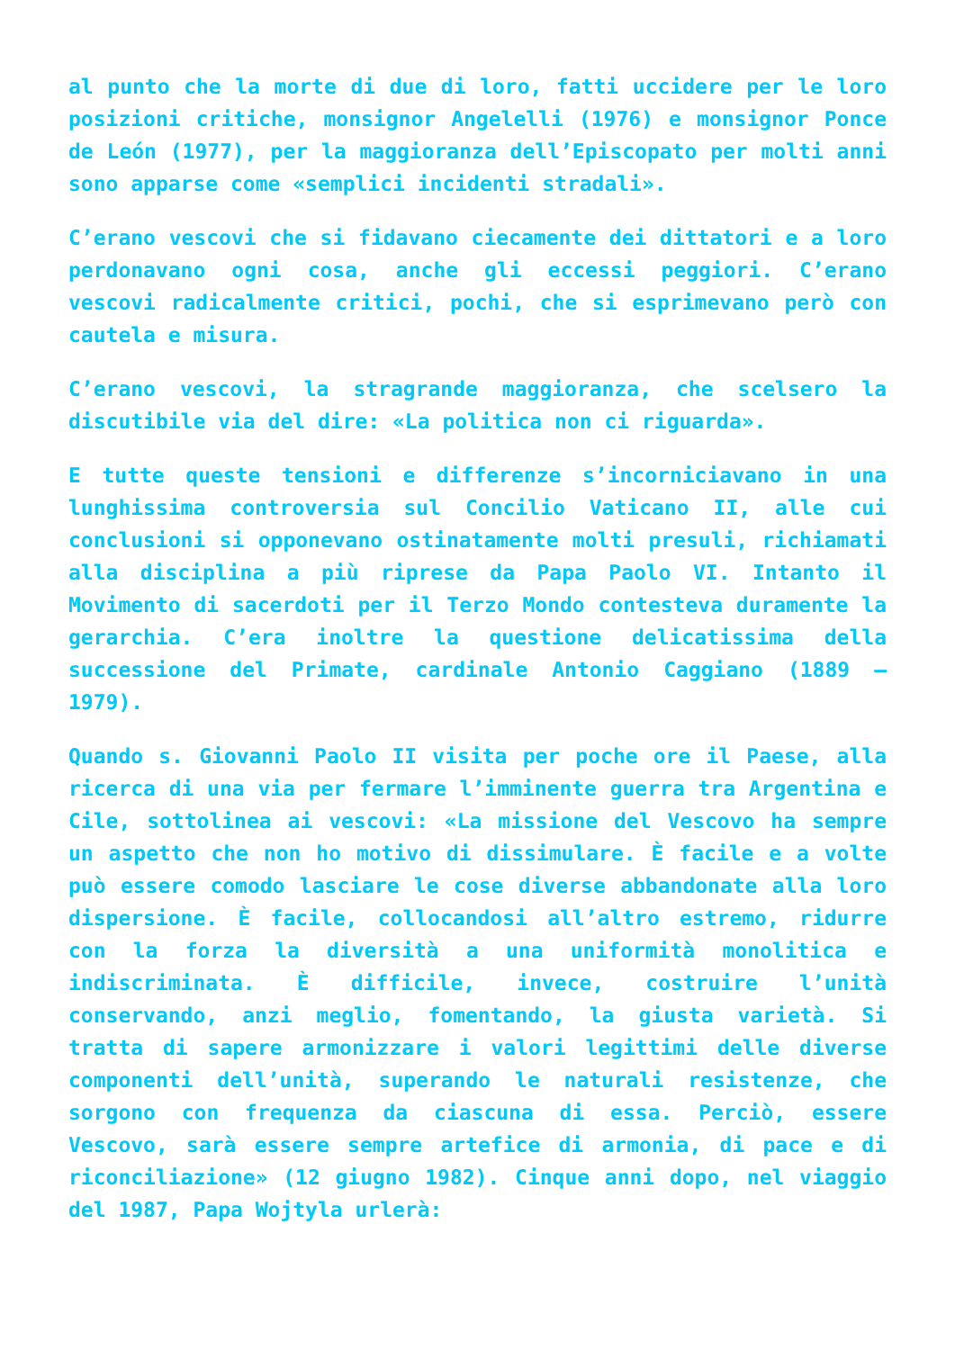al punto che la morte di due di loro, fatti uccidere per le loro posizioni critiche, monsignor Angelelli (1976) e monsignor Ponce de León (1977), per la maggioranza dell’Episcopato per molti anni sono apparse come «semplici incidenti stradali».
C’erano vescovi che si fidavano ciecamente dei dittatori e a loro perdonavano ogni cosa, anche gli eccessi peggiori. C’erano vescovi radicalmente critici, pochi, che si esprimevano però con cautela e misura.
C’erano vescovi, la stragrande maggioranza, che scelsero la discutibile via del dire: «La politica non ci riguarda».
E tutte queste tensioni e differenze s’incorniciavano in una lunghissima controversia sul Concilio Vaticano II, alle cui conclusioni si opponevano ostinatamente molti presuli, richiamati alla disciplina a più riprese da Papa Paolo VI. Intanto il Movimento di sacerdoti per il Terzo Mondo contesteva duramente la gerarchia. C’era inoltre la questione delicatissima della successione del Primate, cardinale Antonio Caggiano (1889 – 1979).
Quando s. Giovanni Paolo II visita per poche ore il Paese, alla ricerca di una via per fermare l’imminente guerra tra Argentina e Cile, sottolinea ai vescovi: «La missione del Vescovo ha sempre un aspetto che non ho motivo di dissimulare. È facile e a volte può essere comodo lasciare le cose diverse abbandonate alla loro dispersione. È facile, collocandosi all’altro estremo, ridurre con la forza la diversità a una uniformità monolitica e indiscriminata. È difficile, invece, costruire l’unità conservando, anzi meglio, fomentando, la giusta varietà. Si tratta di sapere armonizzare i valori legittimi delle diverse componenti dell’unità, superando le naturali resistenze, che sorgono con frequenza da ciascuna di essa. Perciò, essere Vescovo, sarà essere sempre artefice di armonia, di pace e di riconciliazione» (12 giugno 1982). Cinque anni dopo, nel viaggio del 1987, Papa Wojtyla urlerà: